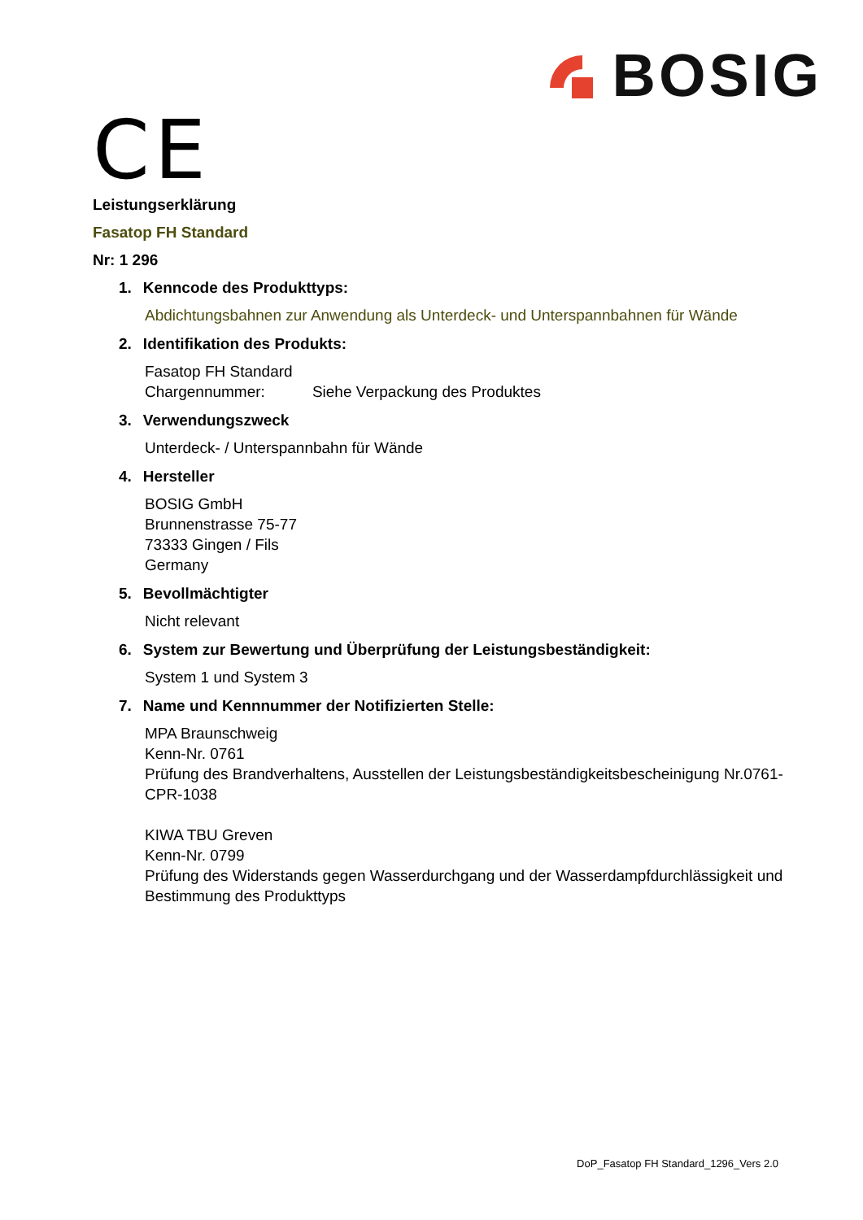BOSIG
CE
Leistungserklärung
Fasatop FH Standard
Nr: 1 296
1. Kenncode des Produkttyps:
Abdichtungsbahnen zur Anwendung als Unterdeck- und Unterspannbahnen für Wände
2. Identifikation des Produkts:
Fasatop FH Standard
Chargennummer: Siehe Verpackung des Produktes
3. Verwendungszweck
Unterdeck- / Unterspannbahn für Wände
4. Hersteller
BOSIG GmbH
Brunnenstrasse 75-77
73333 Gingen / Fils
Germany
5. Bevollmächtigter
Nicht relevant
6. System zur Bewertung und Überprüfung der Leistungsbeständigkeit:
System 1 und System 3
7. Name und Kennnummer der Notifizierten Stelle:
MPA Braunschweig
Kenn-Nr. 0761
Prüfung des Brandverhaltens, Ausstellen der Leistungsbeständigkeitsbescheinigung Nr.0761-CPR-1038
KIWA TBU Greven
Kenn-Nr. 0799
Prüfung des Widerstands gegen Wasserdurchgang und der Wasserdampfdurchlässigkeit und Bestimmung des Produkttyps
DoP_Fasatop FH Standard_1296_Vers 2.0